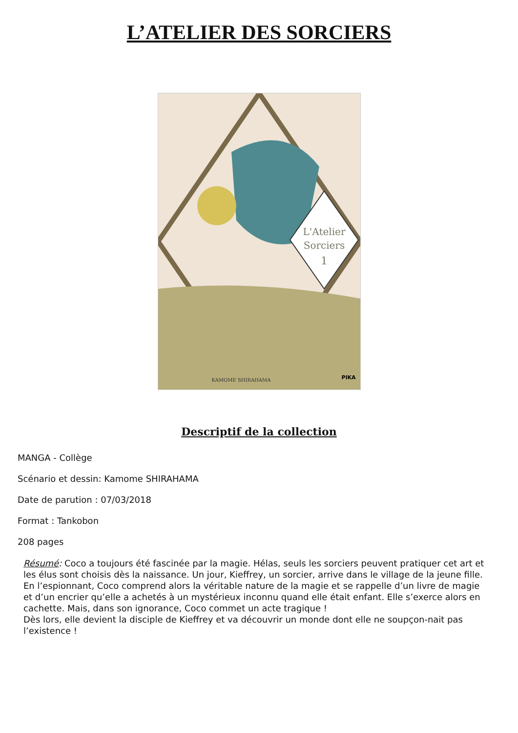L’ATELIER DES SORCIERS
L'Atelier
Sorciers
1
KAMOME SHIRAHAMA
PIKA
Descriptif de la collection
MANGA - Collège
Scénario et dessin: Kamome SHIRAHAMA
Date de parution : 07/03/2018
Format : Tankobon
208 pages
Résumé: Coco a toujours été fascinée par la magie. Hélas, seuls les sorciers peuvent pratiquer cet art et les élus sont choisis dès la naissance. Un jour, Kieffrey, un sorcier, arrive dans le village de la jeune fille. En l’espionnant, Coco comprend alors la véritable nature de la magie et se rappelle d’un livre de magie et d’un encrier qu’elle a achetés à un mystérieux inconnu quand elle était enfant. Elle s’exerce alors en cachette. Mais, dans son ignorance, Coco commet un acte tragique !
Dès lors, elle devient la disciple de Kieffrey et va découvrir un monde dont elle ne soupçon-nait pas l’existence !